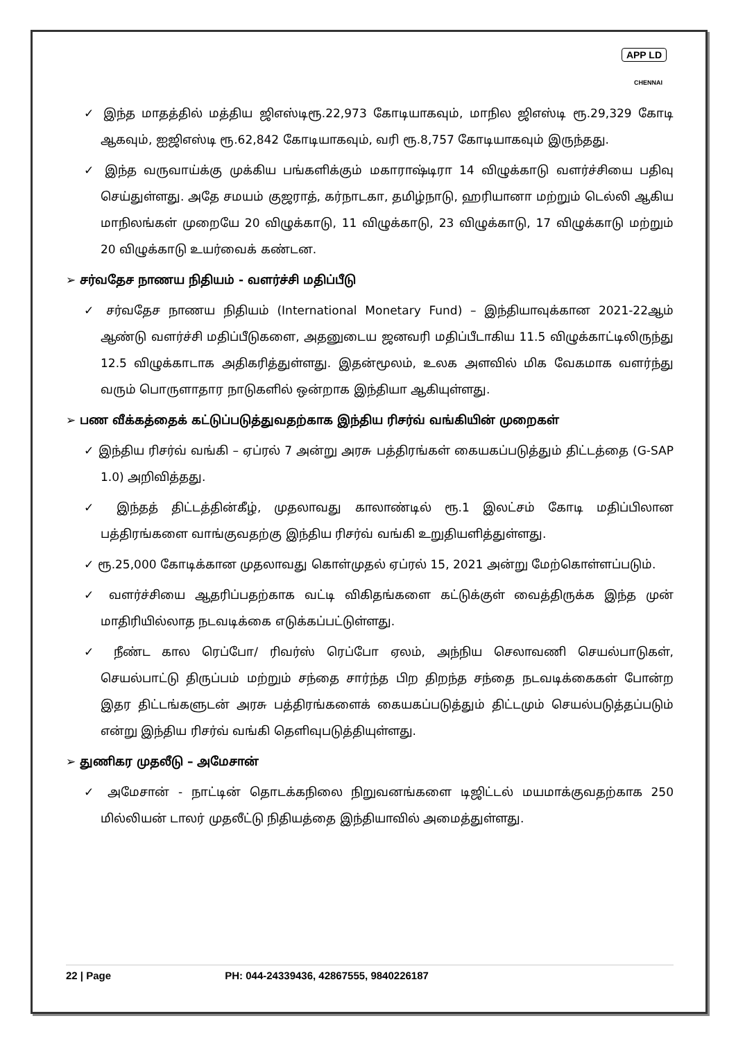APP LD
CHENNAI
✓ இந்த மாதத்தில் மத்திய ஜிஎஸ்டிரூ.22,973 கோடியாகவும், மாநில ஜிஎஸ்டி ரூ.29,329 கோடி ஆகவும், ஐஜிஎஸ்டி ரூ.62,842 கோடியாகவும், வரி ரூ.8,757 கோடியாகவும் இருந்தது.
✓ இந்த வருவாய்க்கு முக்கிய பங்களிக்கும் மகாராஷ்டிரா 14 விழுக்காடு வளர்ச்சியை பதிவு செய்துள்ளது. அதே சமயம் குஜராத், கர்நாடகா, தமிழ்நாடு, ஹரியானா மற்றும் டெல்லி ஆகிய மாநிலங்கள் முறையே 20 விழுக்காடு, 11 விழுக்காடு, 23 விழுக்காடு, 17 விழுக்காடு மற்றும் 20 விழுக்காடு உயர்வைக் கண்டன.
➢ சர்வதேச நாணய நிதியம் - வளர்ச்சி மதிப்பீடு
✓ சர்வதேச நாணய நிதியம் (International Monetary Fund) – இந்தியாவுக்கான 2021-22ஆம் ஆண்டு வளர்ச்சி மதிப்பீடுகளை, அதனுடைய ஜனவரி மதிப்பீடாகிய 11.5 விழுக்காட்டிலிருந்து 12.5 விழுக்காடாக அதிகரித்துள்ளது. இதன்மூலம், உலக அளவில் மிக வேகமாக வளர்ந்து வரும் பொருளாதார நாடுகளில் ஒன்றாக இந்தியா ஆகியுள்ளது.
➢ பண வீக்கத்தைக் கட்டுப்படுத்துவதற்காக இந்திய ரிசர்வ் வங்கியின் முறைகள்
✓ இந்திய ரிசர்வ் வங்கி – ஏப்ரல் 7 அன்று அரசு பத்திரங்கள் கையகப்படுத்தும் திட்டத்தை (G-SAP 1.0) அறிவித்தது.
✓ இந்தத் திட்டத்தின்கீழ், முதலாவது காலாண்டில் ரூ.1 இலட்சம் கோடி மதிப்பிலான பத்திரங்களை வாங்குவதற்கு இந்திய ரிசர்வ் வங்கி உறுதியளித்துள்ளது.
✓ ரூ.25,000 கோடிக்கான முதலாவது கொள்முதல் ஏப்ரல் 15, 2021 அன்று மேற்கொள்ளப்படும்.
✓ வளர்ச்சியை ஆதரிப்பதற்காக வட்டி விகிதங்களை கட்டுக்குள் வைத்திருக்க இந்த முன் மாதிரியில்லாத நடவடிக்கை எடுக்கப்பட்டுள்ளது.
✓ நீண்ட கால ரெப்போ/ ரிவர்ஸ் ரெப்போ ஏலம், அந்நிய செலாவணி செயல்பாடுகள், செயல்பாட்டு திருப்பம் மற்றும் சந்தை சார்ந்த பிற திறந்த சந்தை நடவடிக்கைகள் போன்ற இதர திட்டங்களுடன் அரசு பத்திரங்களைக் கையகப்படுத்தும் திட்டமும் செயல்படுத்தப்படும் என்று இந்திய ரிசர்வ் வங்கி தெளிவுபடுத்தியுள்ளது.
➢ துணிகர முதலீடு – அமேசான்
✓ அமேசான் - நாட்டின் தொடக்கநிலை நிறுவனங்களை டிஜிட்டல் மயமாக்குவதற்காக 250 மில்லியன் டாலர் முதலீட்டு நிதியத்தை இந்தியாவில் அமைத்துள்ளது.
22 | Page PH: 044-24339436, 42867555, 9840226187